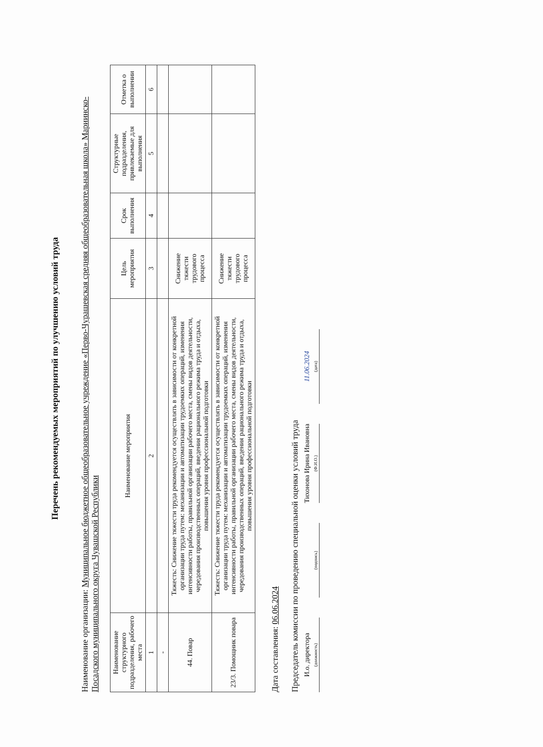Перечень рекомендуемых мероприятий по улучшению условий труда
Наименование организации: Муниципальное бюджетное общеобразовательное учреждение «Перво-Чурашевская средняя общеобразовательная школа» Мариинско-Посадского муниципального округа Чувашской Республики
| Наименование структурного подразделения, рабочего места | Наименование мероприятия | Цель мероприятия | Срок выполнения | Структурные подразделения, привлекаемые для выполнения | Отметка о выполнении |
| --- | --- | --- | --- | --- | --- |
| 1 | 2 | 3 | 4 | 5 | 6 |
| - | | | | | |
| 44. Повар | Тяжесть: Снижение тяжести труда рекомендуется осуществлять в зависимости от конкретной организации труда путем: механизации и автоматизации трудоемких операций, изменения интенсивности работы, правильной организации рабочего места, смены видов деятельности, чередования производственных операций, введения рационального режима труда и отдыха, повышения уровня профессиональной подготовки | Снижение тяжести трудового процесса | | | |
| 23/3. Помощник повара | Тяжесть: Снижение тяжести труда рекомендуется осуществлять в зависимости от конкретной организации труда путем: механизации и автоматизации трудоемких операций, изменения интенсивности работы, правильной организации рабочего места, смены видов деятельности, чередования производственных операций, введения рационального режима труда и отдыха, повышения уровня профессиональной подготовки | Снижение тяжести трудового процесса | | | |
Дата составления: 06.06.2024
Председатель комиссии по проведению специальной оценки условий труда
И.о. директора
(должность)
(подпись)
Тихонова Ирина Ивановна
(Ф.И.О.)
11.06.2024
(дата)